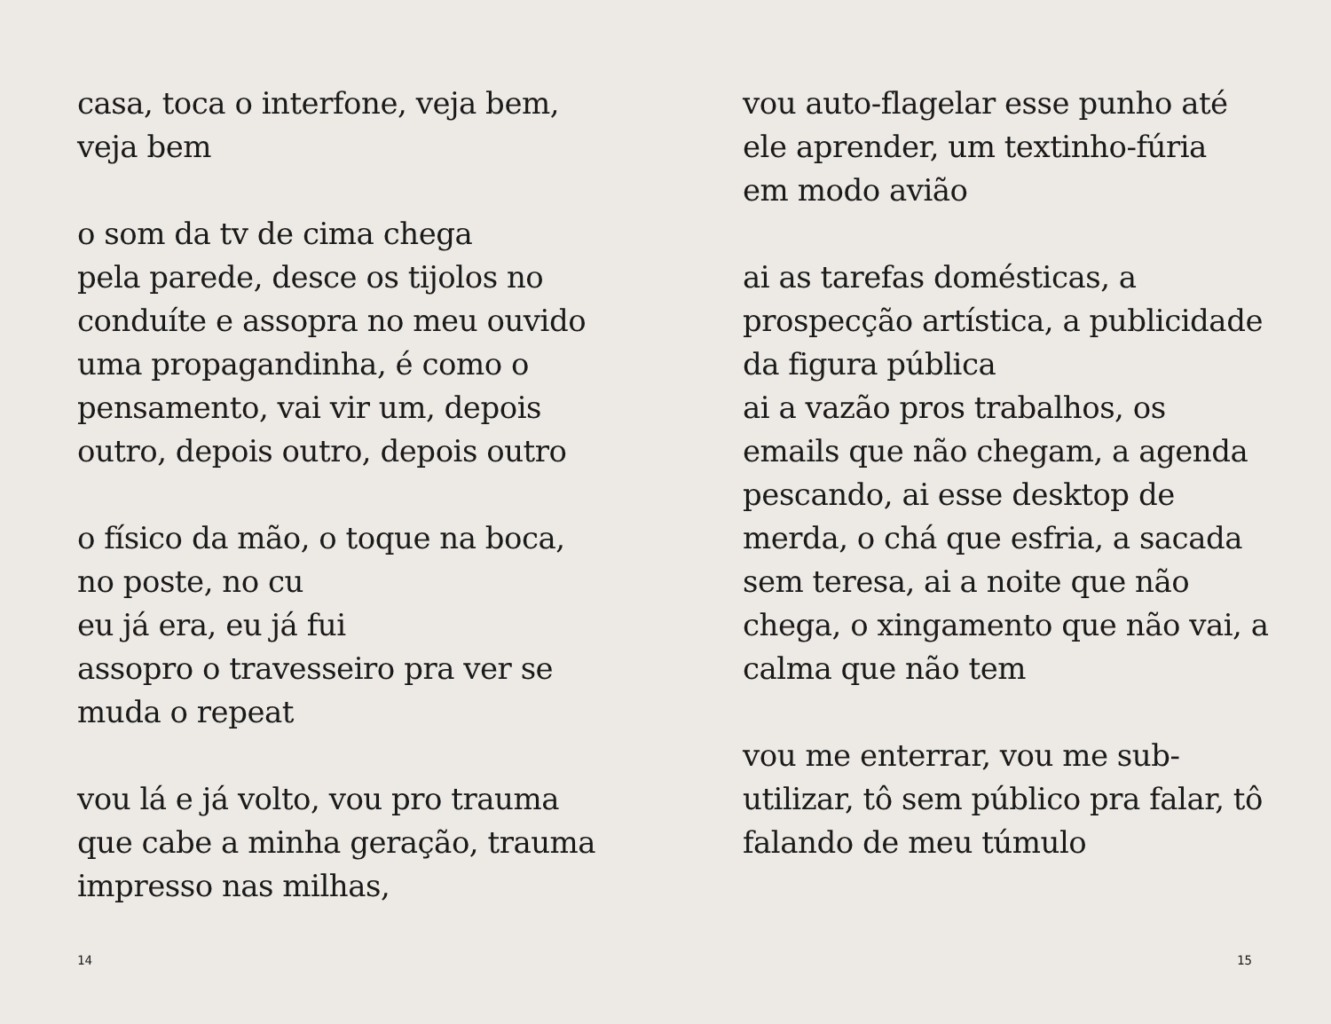casa, toca o interfone, veja bem,
veja bem
o som da tv de cima chega
pela parede, desce os tijolos no
conduíte e assopra no meu ouvido
uma propagandinha, é como o
pensamento, vai vir um, depois
outro, depois outro, depois outro
o físico da mão, o toque na boca,
no poste, no cu
eu já era, eu já fui
assopro o travesseiro pra ver se
muda o repeat
vou lá e já volto, vou pro trauma
que cabe a minha geração, trauma
impresso nas milhas,
vou auto-flagelar esse punho até
ele aprender, um textinho-fúria
em modo avião
ai as tarefas domésticas, a
prospecção artística, a publicidade
da figura pública
ai a vazão pros trabalhos, os
emails que não chegam, a agenda
pescando, ai esse desktop de
merda, o chá que esfria, a sacada
sem teresa, ai a noite que não
chega, o xingamento que não vai, a
calma que não tem
vou me enterrar, vou me sub-
utilizar, tô sem público pra falar, tô
falando de meu túmulo
14 15